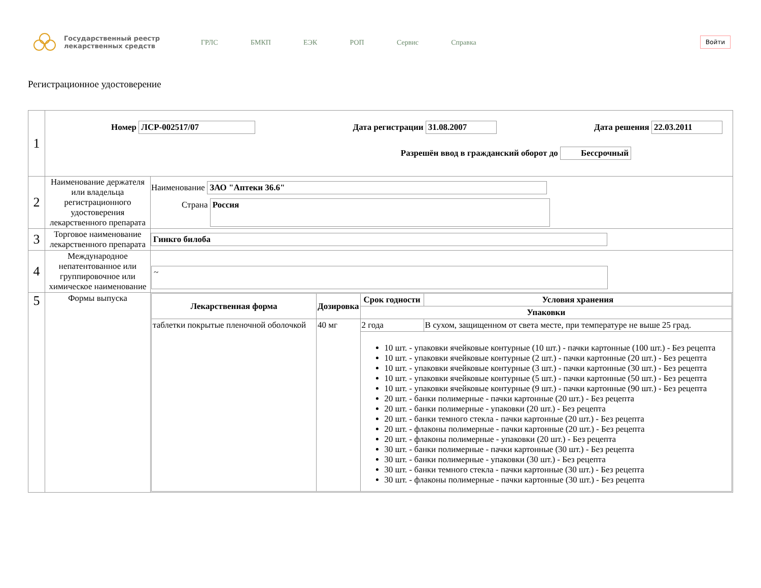Государственный реестр лекарственных средств
ГРЛС БМКП ЕЭК РОП Сервис Справка
Войти
Регистрационное удостоверение
| 1 | Номер ЛСР-002517/07 Дата регистрации 31.08.2007 Дата решения 22.03.2011 Разрешён ввод в гражданский оборот до Бессрочный | |
| 2 | Наименование держателя или владельца регистрационного удостоверения лекарственного препарата | Наименование ЗАО "Аптеки 36.6" Страна Россия |
| 3 | Торговое наименование лекарственного препарата | Гинкго билоба |
| 4 | Международное непатентованное или группировочное или химическое наименование | ~ |
| 5 | Формы выпуска | / Лекарственная форма / Дозировка / Срок годности / Условия хранения / / --- / --- / --- / --- / / / / Упаковки / / / таблетки покрытые пленочной оболочкой / 40 мг / 2 года / В сухом, защищенном от света месте, при температуре не выше 25 град. / / / / 10 шт. - упаковки ячейковые контурные (10 шт.) - пачки картонные (100 шт.) - Без рецепта 10 шт. - упаковки ячейковые контурные (2 шт.) - пачки картонные (20 шт.) - Без рецепта 10 шт. - упаковки ячейковые контурные (3 шт.) - пачки картонные (30 шт.) - Без рецепта 10 шт. - упаковки ячейковые контурные (5 шт.) - пачки картонные (50 шт.) - Без рецепта 10 шт. - упаковки ячейковые контурные (9 шт.) - пачки картонные (90 шт.) - Без рецепта 20 шт. - банки полимерные - пачки картонные (20 шт.) - Без рецепта 20 шт. - банки полимерные - упаковки (20 шт.) - Без рецепта 20 шт. - банки темного стекла - пачки картонные (20 шт.) - Без рецепта 20 шт. - флаконы полимерные - пачки картонные (20 шт.) - Без рецепта 20 шт. - флаконы полимерные - упаковки (20 шт.) - Без рецепта 30 шт. - банки полимерные - пачки картонные (30 шт.) - Без рецепта 30 шт. - банки полимерные - упаковки (30 шт.) - Без рецепта 30 шт. - банки темного стекла - пачки картонные (30 шт.) - Без рецепта 30 шт. - флаконы полимерные - пачки картонные (30 шт.) - Без рецепта / / |